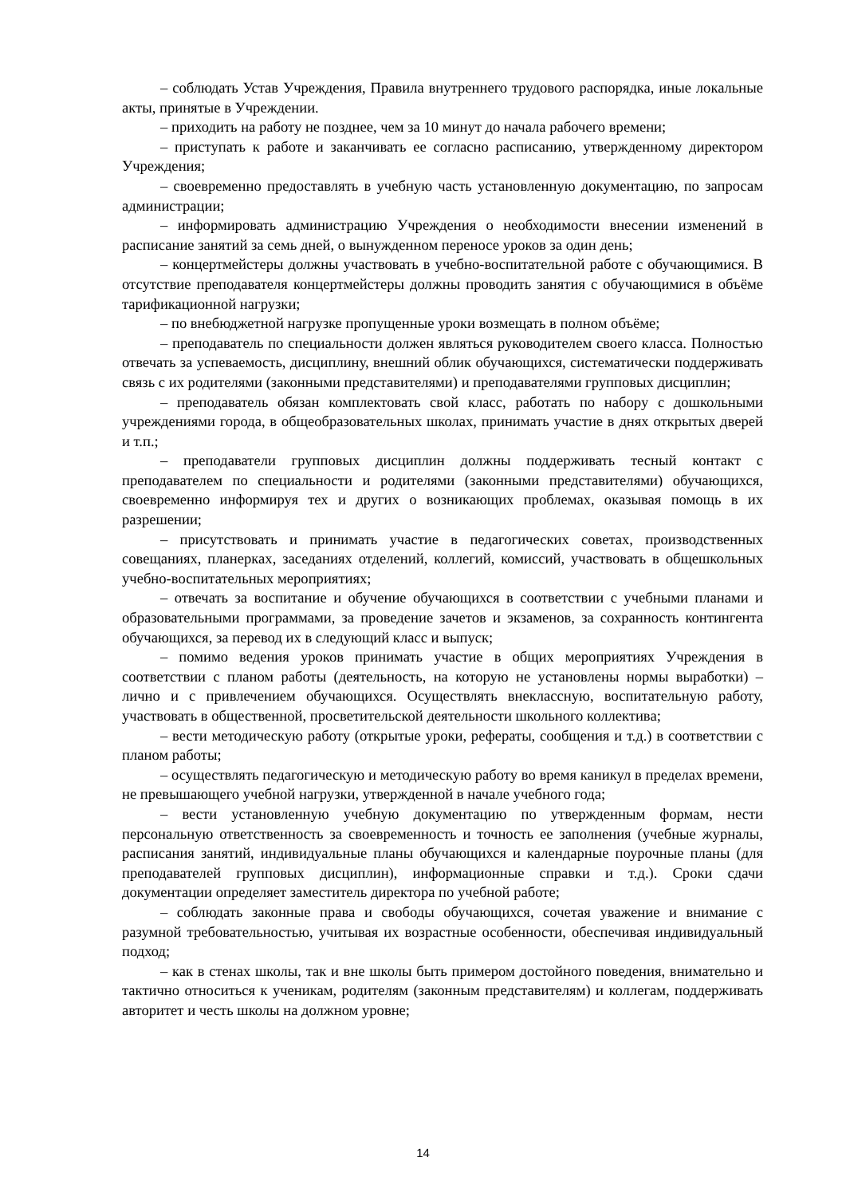– соблюдать Устав Учреждения, Правила внутреннего трудового распорядка, иные локальные акты, принятые в Учреждении.
– приходить на работу не позднее, чем за 10 минут до начала рабочего времени;
– приступать к работе и заканчивать ее согласно расписанию, утвержденному директором Учреждения;
– своевременно предоставлять в учебную часть установленную документацию, по запросам администрации;
– информировать администрацию Учреждения о необходимости внесении изменений в расписание занятий за семь дней, о вынужденном переносе уроков за один день;
– концертмейстеры должны участвовать в учебно-воспитательной работе с обучающимися. В отсутствие преподавателя концертмейстеры должны проводить занятия с обучающимися в объёме тарификационной нагрузки;
– по внебюджетной нагрузке пропущенные уроки возмещать в полном объёме;
– преподаватель по специальности должен являться руководителем своего класса. Полностью отвечать за успеваемость, дисциплину, внешний облик обучающихся, систематически поддерживать связь с их родителями (законными представителями) и преподавателями групповых дисциплин;
– преподаватель обязан комплектовать свой класс, работать по набору с дошкольными учреждениями города, в общеобразовательных школах, принимать участие в днях открытых дверей и т.п.;
– преподаватели групповых дисциплин должны поддерживать тесный контакт с преподавателем по специальности и родителями (законными представителями) обучающихся, своевременно информируя тех и других о возникающих проблемах, оказывая помощь в их разрешении;
– присутствовать и принимать участие в педагогических советах, производственных совещаниях, планерках, заседаниях отделений, коллегий, комиссий, участвовать в общешкольных учебно-воспитательных мероприятиях;
– отвечать за воспитание и обучение обучающихся в соответствии с учебными планами и образовательными программами, за проведение зачетов и экзаменов, за сохранность контингента обучающихся, за перевод их в следующий класс и выпуск;
– помимо ведения уроков принимать участие в общих мероприятиях Учреждения в соответствии с планом работы (деятельность, на которую не установлены нормы выработки) – лично и с привлечением обучающихся. Осуществлять внеклассную, воспитательную работу, участвовать в общественной, просветительской деятельности школьного коллектива;
– вести методическую работу (открытые уроки, рефераты, сообщения и т.д.) в соответствии с планом работы;
– осуществлять педагогическую и методическую работу во время каникул в пределах времени, не превышающего учебной нагрузки, утвержденной в начале учебного года;
– вести установленную учебную документацию по утвержденным формам, нести персональную ответственность за своевременность и точность ее заполнения (учебные журналы, расписания занятий, индивидуальные планы обучающихся и календарные поурочные планы (для преподавателей групповых дисциплин), информационные справки и т.д.). Сроки сдачи документации определяет заместитель директора по учебной работе;
– соблюдать законные права и свободы обучающихся, сочетая уважение и внимание с разумной требовательностью, учитывая их возрастные особенности, обеспечивая индивидуальный подход;
– как в стенах школы, так и вне школы быть примером достойного поведения, внимательно и тактично относиться к ученикам, родителям (законным представителям) и коллегам, поддерживать авторитет и честь школы на должном уровне;
14